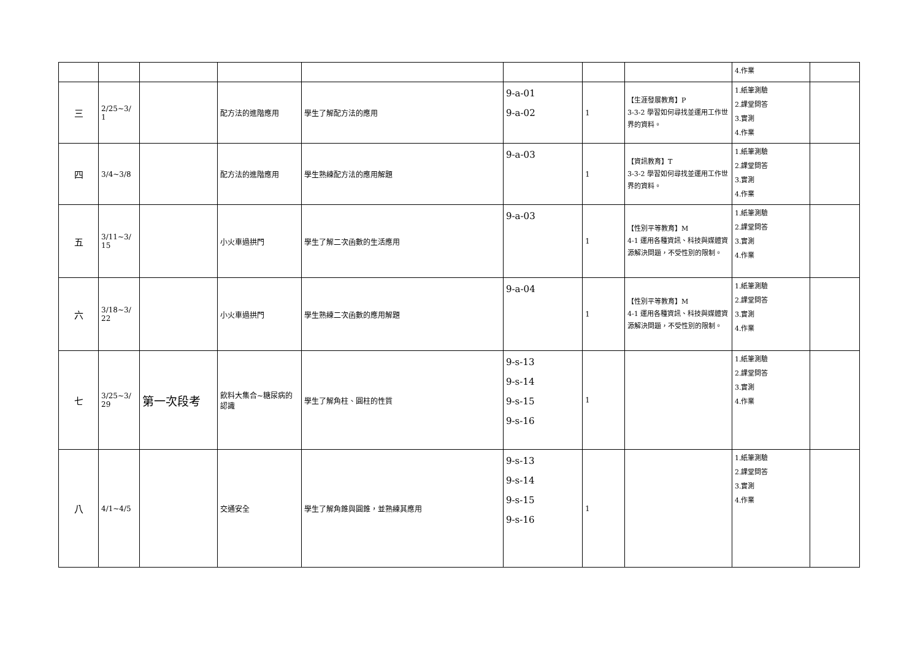| | | | | | | | | 4.作業 | |
| 三 | 2/25~3/ 1 | | 配方法的進階應用 | 學生了解配方法的應用 | 9-a-01 9-a-02 | 1 | 【生涯發展教育】P 3-3-2 學習如何尋找並運用工作世界的資料。 | 1.紙筆測驗 2.課堂問答 3.實測 4.作業 | |
| 四 | 3/4~3/8 | | 配方法的進階應用 | 學生熟練配方法的應用解題 | 9-a-03 | 1 | 【資訊教育】T 3-3-2 學習如何尋找並運用工作世界的資料。 | 1.紙筆測驗 2.課堂問答 3.實測 4.作業 | |
| 五 | 3/11~3/ 15 | | 小火車過拱門 | 學生了解二次函數的生活應用 | 9-a-03 | 1 | 【性別平等教育】M 4-1 運用各種資訊、科技與媒體資源解決問題，不受性別的限制。 | 1.紙筆測驗 2.課堂問答 3.實測 4.作業 | |
| 六 | 3/18~3/ 22 | | 小火車過拱門 | 學生熟練二次函數的應用解題 | 9-a-04 | 1 | 【性別平等教育】M 4-1 運用各種資訊、科技與媒體資源解決問題，不受性別的限制。 | 1.紙筆測驗 2.課堂問答 3.實測 4.作業 | |
| 七 | 3/25~3/ 29 | 第一次段考 | 飲料大集合~糖尿病的認識 | 學生了解角柱、圓柱的性質 | 9-s-13 9-s-14 9-s-15 9-s-16 | 1 | | 1.紙筆測驗 2.課堂問答 3.實測 4.作業 | |
| 八 | 4/1~4/5 | | 交通安全 | 學生了解角錐與圓錐，並熟練其應用 | 9-s-13 9-s-14 9-s-15 9-s-16 | 1 | | 1.紙筆測驗 2.課堂問答 3.實測 4.作業 | |